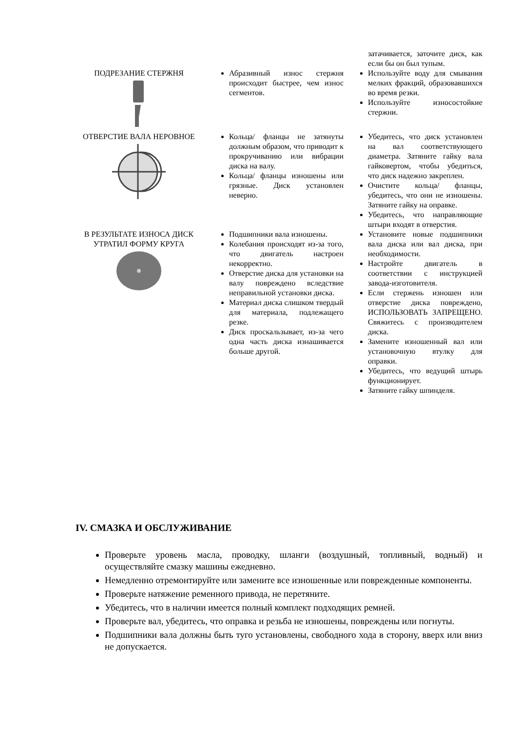| | | затачивается, заточите диск, как если бы он был тупым. |
| ПОДРЕЗАНИЕ СТЕРЖНЯ | Абразивный износ стержня происходит быстрее, чем износ сегментов. | Используйте воду для смывания мелких фракций, образовавшихся во время резки. Используйте износостойкие стержни. |
| ОТВЕРСТИЕ ВАЛА НЕРОВНОЕ | Кольца/ фланцы не затянуты должным образом, что приводит к прокручиванию или вибрации диска на валу. Кольца/ фланцы изношены или грязные. Диск установлен неверно. | Убедитесь, что диск установлен на вал соответствующего диаметра. Затяните гайку вала гайковертом, чтобы убедиться, что диск надежно закреплен. Очистите кольца/ фланцы, убедитесь, что они не изношены. Затяните гайку на оправке. Убедитесь, что направляющие штыри входят в отверстия. |
| В РЕЗУЛЬТАТЕ ИЗНОСА ДИСК УТРАТИЛ ФОРМУ КРУГА | Подшипники вала изношены. Колебания происходят из-за того, что двигатель настроен некорректно. Отверстие диска для установки на валу повреждено вследствие неправильной установки диска. Материал диска слишком твердый для материала, подлежащего резке. Диск проскальзывает, из-за чего одна часть диска изнашивается больше другой. | Установите новые подшипники вала диска или вал диска, при необходимости. Настройте двигатель в соответствии с инструкцией завода-изготовителя. Если стержень изношен или отверстие диска повреждено, ИСПОЛЬЗОВАТЬ ЗАПРЕЩЕНО. Свяжитесь с производителем диска. Замените изношенный вал или установочную втулку для оправки. Убедитесь, что ведущий штырь функционирует. Затяните гайку шпинделя. |
IV. СМАЗКА И ОБСЛУЖИВАНИЕ
Проверьте уровень масла, проводку, шланги (воздушный, топливный, водный) и осуществляйте смазку машины ежедневно.
Немедленно отремонтируйте или замените все изношенные или поврежденные компоненты.
Проверьте натяжение ременного привода, не перетяните.
Убедитесь, что в наличии имеется полный комплект подходящих ремней.
Проверьте вал, убедитесь, что оправка и резьба не изношены, повреждены или погнуты.
Подшипники вала должны быть туго установлены, свободного хода в сторону, вверх или вниз не допускается.